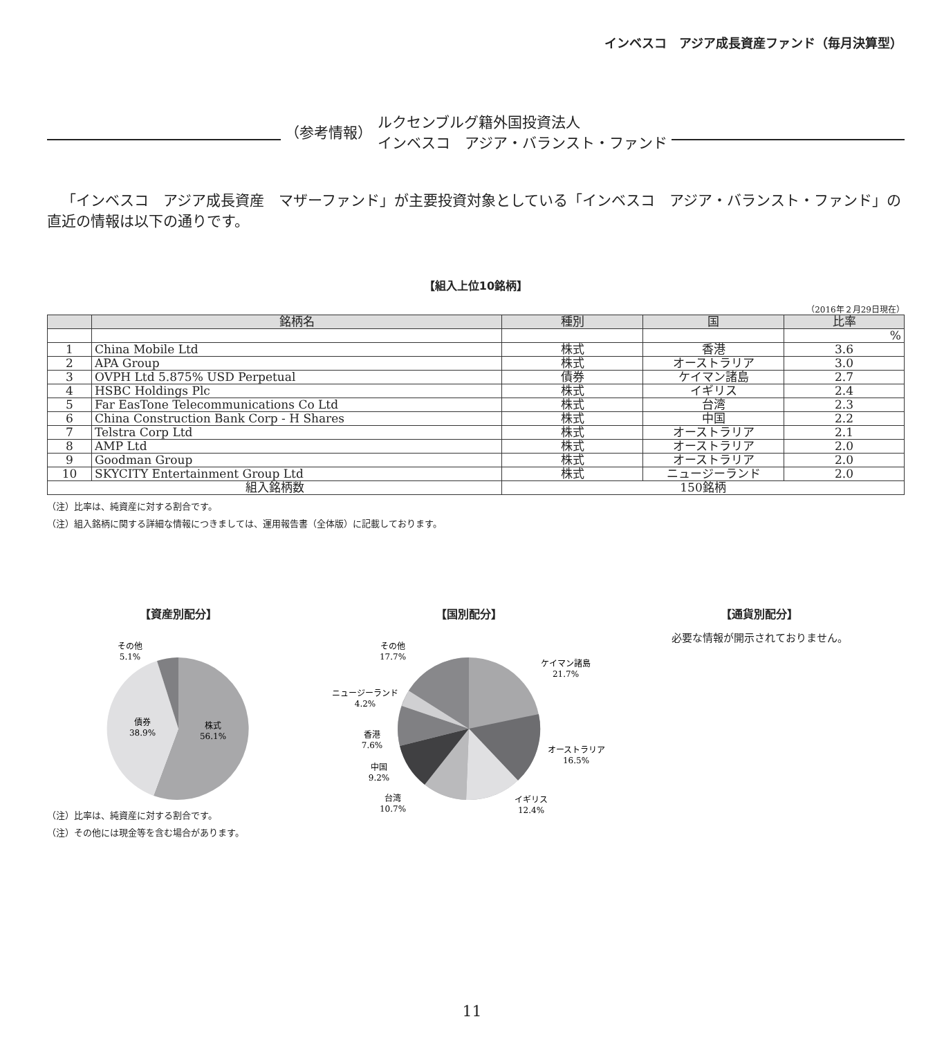インベスコ　アジア成長資産ファンド（毎月決算型）
（参考情報） ルクセンブルグ籍外国投資法人
インベスコ　アジア・バランスト・ファンド
「インベスコ　アジア成長資産　マザーファンド」が主要投資対象としている「インベスコ　アジア・バランスト・ファンド」の直近の情報は以下の通りです。
【組入上位10銘柄】
（2016年２月29日現在）
| | 銘柄名 | 種別 | 国 | 比率 |
| --- | --- | --- | --- | --- |
| | | | | % |
| 1 | China Mobile Ltd | 株式 | 香港 | 3.6 |
| 2 | APA Group | 株式 | オーストラリア | 3.0 |
| 3 | OVPH Ltd 5.875% USD Perpetual | 債券 | ケイマン諸島 | 2.7 |
| 4 | HSBC Holdings Plc | 株式 | イギリス | 2.4 |
| 5 | Far EasTone Telecommunications Co Ltd | 株式 | 台湾 | 2.3 |
| 6 | China Construction Bank Corp - H Shares | 株式 | 中国 | 2.2 |
| 7 | Telstra Corp Ltd | 株式 | オーストラリア | 2.1 |
| 8 | AMP Ltd | 株式 | オーストラリア | 2.0 |
| 9 | Goodman Group | 株式 | オーストラリア | 2.0 |
| 10 | SKYCITY Entertainment Group Ltd | 株式 | ニュージーランド | 2.0 |
| 組入銘柄数 | | 150銘柄 | | |
（注）比率は、純資産に対する割合です。
（注）組入銘柄に関する詳細な情報につきましては、運用報告書（全体版）に記載しております。
【資産別配分】
株式
56.1%
債券
38.9%
その他
5.1%
（注）比率は、純資産に対する割合です。
（注）その他には現金等を含む場合があります。
【国別配分】
ケイマン諸島
21.7%
オーストラリア
16.5%
イギリス
12.4%
台湾
10.7%
中国
9.2%
香港
7.6%
ニュージーランド
4.2%
その他
17.7%
【通貨別配分】
必要な情報が開示されておりません。
11